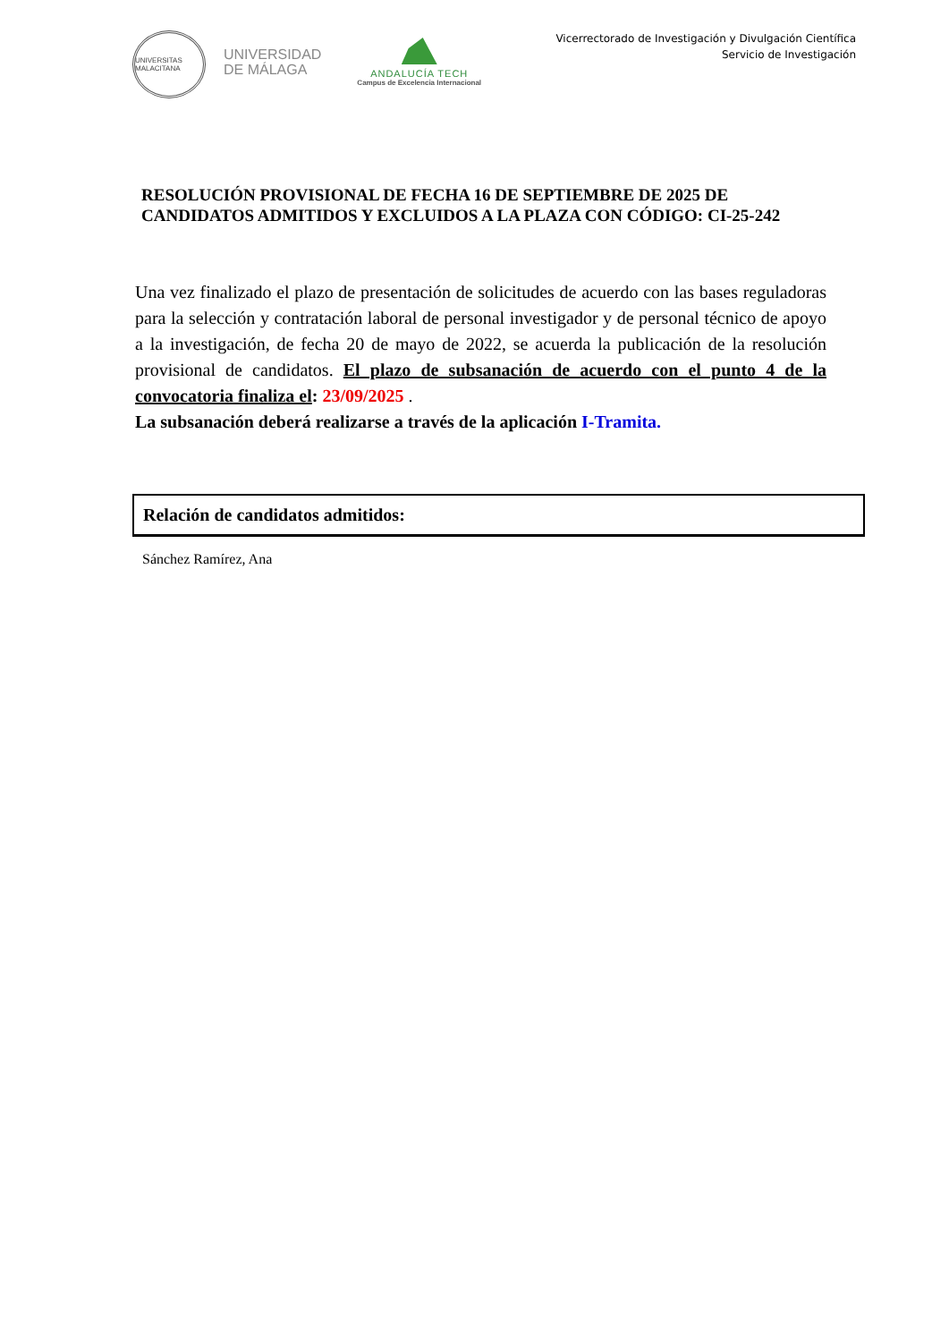UNIVERSITAS MALACITANA
UNIVERSIDAD
DE MÁLAGA
ANDALUCÍA TECH
Campus de Excelencia Internacional
Vicerrectorado de Investigación y Divulgación Científica
Servicio de Investigación
RESOLUCIÓN PROVISIONAL DE FECHA 16 DE SEPTIEMBRE DE 2025 DE
CANDIDATOS ADMITIDOS Y EXCLUIDOS A LA PLAZA CON CÓDIGO: CI-25-242
Una vez finalizado el plazo de presentación de solicitudes de acuerdo con las bases reguladoras para la selección y contratación laboral de personal investigador y de personal técnico de apoyo a la investigación, de fecha 20 de mayo de 2022, se acuerda la publicación de la resolución provisional de candidatos. El plazo de subsanación de acuerdo con el punto 4 de la convocatoria finaliza el: 23/09/2025 .
La subsanación deberá realizarse a través de la aplicación I-Tramita.
Relación de candidatos admitidos:
Sánchez Ramírez, Ana